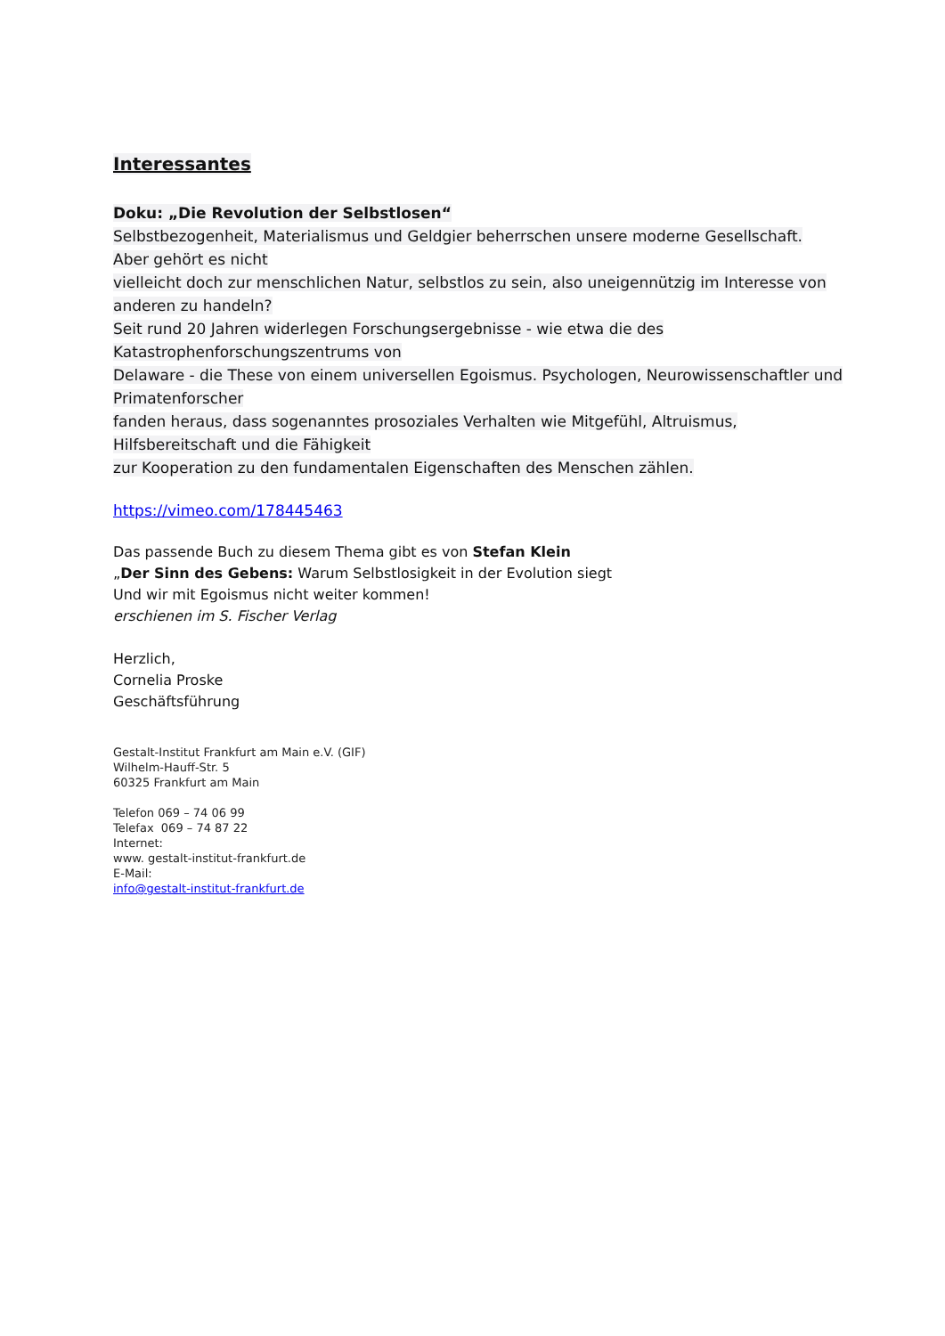Interessantes
Doku: „Die Revolution der Selbstlosen“
Selbstbezogenheit, Materialismus und Geldgier beherrschen unsere moderne Gesellschaft.
Aber gehört es nicht
vielleicht doch zur menschlichen Natur, selbstlos zu sein, also uneigennützig im Interesse von anderen zu handeln?
Seit rund 20 Jahren widerlegen Forschungsergebnisse - wie etwa die des
Katastrophenforschungszentrums von
Delaware - die These von einem universellen Egoismus. Psychologen, Neurowissenschaftler und Primatenforscher
fanden heraus, dass sogenanntes prosoziales Verhalten wie Mitgefühl, Altruismus, Hilfsbereitschaft und die Fähigkeit
zur Kooperation zu den fundamentalen Eigenschaften des Menschen zählen.
https://vimeo.com/178445463
Das passende Buch zu diesem Thema gibt es von Stefan Klein
„Der Sinn des Gebens: Warum Selbstlosigkeit in der Evolution siegt
Und wir mit Egoismus nicht weiter kommen!
erschienen im S. Fischer Verlag
Herzlich,
Cornelia Proske
Geschäftsführung
Gestalt-Institut Frankfurt am Main e.V. (GIF)
Wilhelm-Hauff-Str. 5
60325 Frankfurt am Main
Telefon 069 – 74 06 99
Telefax 069 – 74 87 22
Internet:
www. gestalt-institut-frankfurt.de
E-Mail:
info@gestalt-institut-frankfurt.de